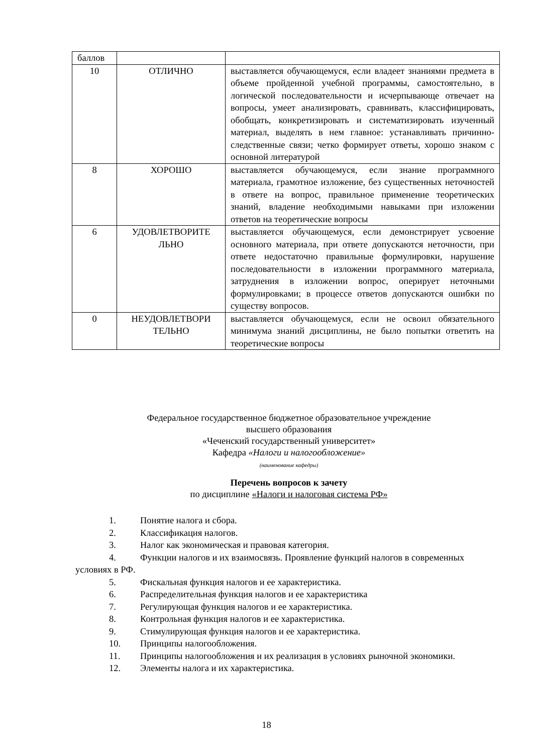| баллов | | |
| 10 | ОТЛИЧНО | выставляется обучающемуся, если владеет знаниями предмета в объеме пройденной учебной программы, самостоятельно, в логической последовательности и исчерпывающе отвечает на вопросы, умеет анализировать, сравнивать, классифицировать, обобщать, конкретизировать и систематизировать изученный материал, выделять в нем главное: устанавливать причинно-следственные связи; четко формирует ответы, хорошо знаком с основной литературой |
| 8 | ХОРОШО | выставляется обучающемуся, если знание программного материала, грамотное изложение, без существенных неточностей в ответе на вопрос, правильное применение теоретических знаний, владение необходимыми навыками при изложении ответов на теоретические вопросы |
| 6 | УДОВЛЕТВОРИТЕ ЛЬНО | выставляется обучающемуся, если демонстрирует усвоение основного материала, при ответе допускаются неточности, при ответе недостаточно правильные формулировки, нарушение последовательности в изложении программного материала, затруднения в изложении вопрос, оперирует неточными формулировками; в процессе ответов допускаются ошибки по существу вопросов. |
| 0 | НЕУДОВЛЕТВОРИ ТЕЛЬНО | выставляется обучающемуся, если не освоил обязательного минимума знаний дисциплины, не было попытки ответить на теоретические вопросы |
Федеральное государственное бюджетное образовательное учреждение
высшего образования
«Чеченский государственный университет»
Кафедра «Налоги и налогообложение»
(наименование кафедры)
Перечень вопросов к зачету
по дисциплине «Налоги и налоговая система РФ»
1. Понятие налога и сбора.
2. Классификация налогов.
3. Налог как экономическая и правовая категория.
4. Функции налогов и их взаимосвязь. Проявление функций налогов в современных условиях в РФ.
5. Фискальная функция налогов и ее характеристика.
6. Распределительная функция налогов и ее характеристика
7. Регулирующая функция налогов и ее характеристика.
8. Контрольная функция налогов и ее характеристика.
9. Стимулирующая функция налогов и ее характеристика.
10. Принципы налогообложения.
11. Принципы налогообложения и их реализация в условиях рыночной экономики.
12. Элементы налога и их характеристика.
18